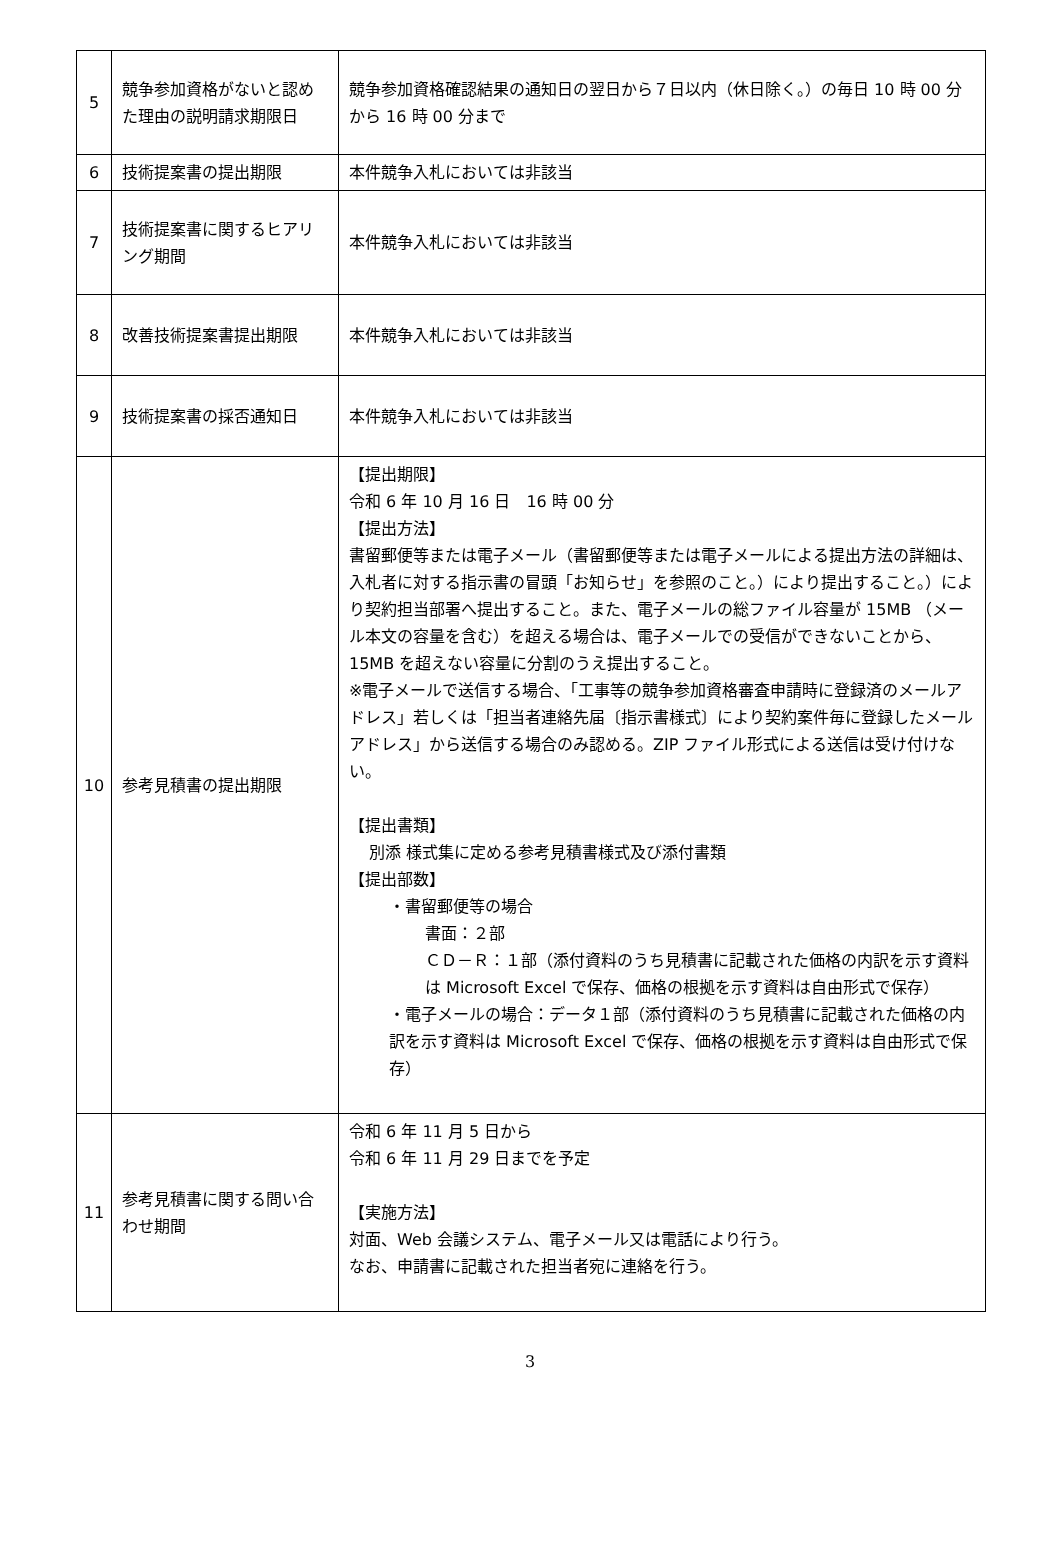| 5 | 競争参加資格がないと認めた理由の説明請求期限日 | 競争参加資格確認結果の通知日の翌日から７日以内（休日除く。）の毎日 10 時 00 分から 16 時 00 分まで |
| 6 | 技術提案書の提出期限 | 本件競争入札においては非該当 |
| 7 | 技術提案書に関するヒアリング期間 | 本件競争入札においては非該当 |
| 8 | 改善技術提案書提出期限 | 本件競争入札においては非該当 |
| 9 | 技術提案書の採否通知日 | 本件競争入札においては非該当 |
| 10 | 参考見積書の提出期限 | 【提出期限】 令和 6 年 10 月 16 日 16 時 00 分 【提出方法】 書留郵便等または電子メール（書留郵便等または電子メールによる提出方法の詳細は、入札者に対する指示書の冒頭「お知らせ」を参照のこと。）により提出すること。）により契約担当部署へ提出すること。また、電子メールの総ファイル容量が 15MB （メール本文の容量を含む）を超える場合は、電子メールでの受信ができないことから、15MB を超えない容量に分割のうえ提出すること。 ※電子メールで送信する場合、「工事等の競争参加資格審査申請時に登録済のメールアドレス」若しくは「担当者連絡先届〔指示書様式〕により契約案件毎に登録したメールアドレス」から送信する場合のみ認める。ZIP ファイル形式による送信は受け付けない。 【提出書類】 別添 様式集に定める参考見積書様式及び添付書類 【提出部数】 ・書留郵便等の場合 書面：２部 ＣＤ－Ｒ：１部（添付資料のうち見積書に記載された価格の内訳を示す資料は Microsoft Excel で保存、価格の根拠を示す資料は自由形式で保存） ・電子メールの場合：データ１部（添付資料のうち見積書に記載された価格の内訳を示す資料は Microsoft Excel で保存、価格の根拠を示す資料は自由形式で保存） |
| 11 | 参考見積書に関する問い合わせ期間 | 令和 6 年 11 月 5 日から 令和 6 年 11 月 29 日までを予定 【実施方法】 対面、Web 会議システム、電子メール又は電話により行う。 なお、申請書に記載された担当者宛に連絡を行う。 |
3